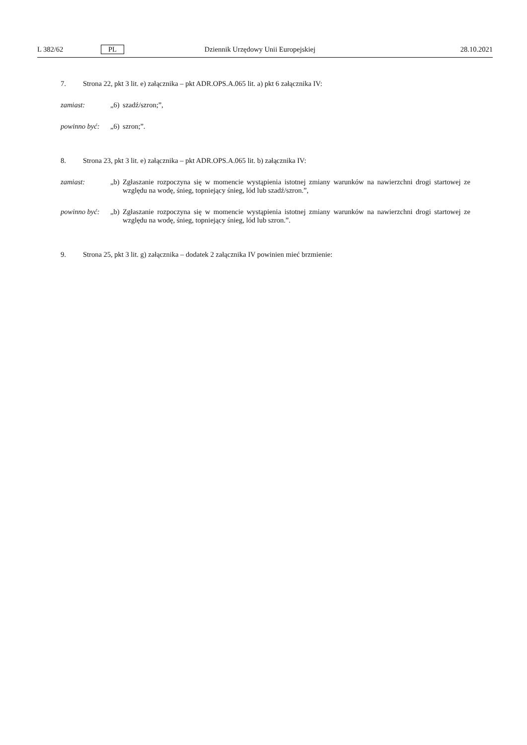L 382/62 PL Dziennik Urzędowy Unii Europejskiej 28.10.2021
7. Strona 22, pkt 3 lit. e) załącznika – pkt ADR.OPS.A.065 lit. a) pkt 6 załącznika IV:
zamiast: „6) szadź/szron;”,
powinno być: „6) szron;”.
8. Strona 23, pkt 3 lit. e) załącznika – pkt ADR.OPS.A.065 lit. b) załącznika IV:
zamiast: „b) Zgłaszanie rozpoczyna się w momencie wystąpienia istotnej zmiany warunków na nawierzchni drogi startowej ze względu na wodę, śnieg, topniejący śnieg, lód lub szadź/szron.”,
powinno być: „b) Zgłaszanie rozpoczyna się w momencie wystąpienia istotnej zmiany warunków na nawierzchni drogi startowej ze względu na wodę, śnieg, topniejący śnieg, lód lub szron.”.
9. Strona 25, pkt 3 lit. g) załącznika – dodatek 2 załącznika IV powinien mieć brzmienie: